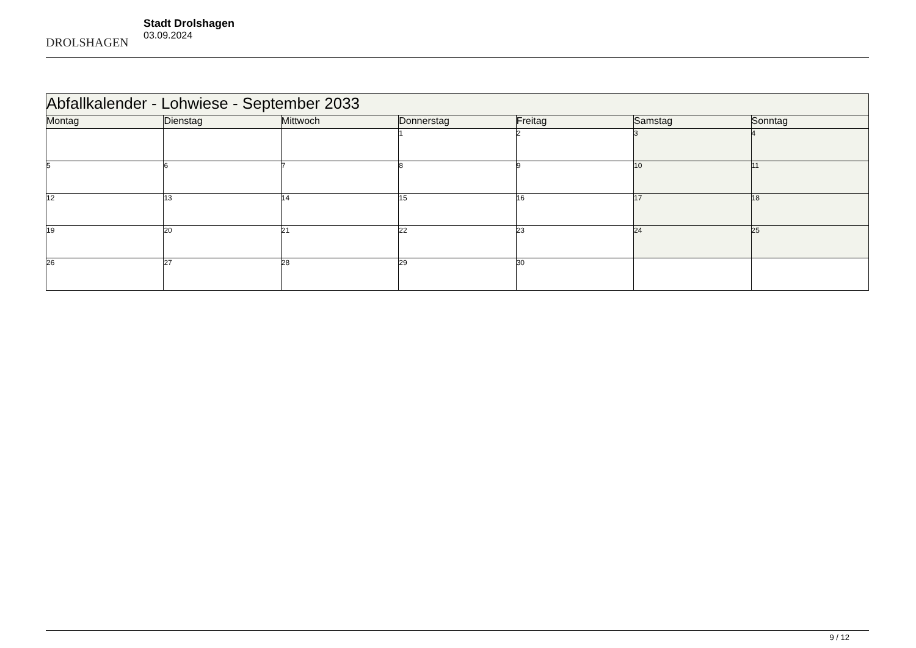DROLSHAGEN
Stadt Drolshagen
03.09.2024
| Abfallkalender - Lohwiese - September 2033 | | | | | | |
| Montag | Dienstag | Mittwoch | Donnerstag | Freitag | Samstag | Sonntag |
| | | | 1 | 2 | 3 | 4 |
| 5 | 6 | 7 | 8 | 9 | 10 | 11 |
| 12 | 13 | 14 | 15 | 16 | 17 | 18 |
| 19 | 20 | 21 | 22 | 23 | 24 | 25 |
| 26 | 27 | 28 | 29 | 30 | | |
9 / 12